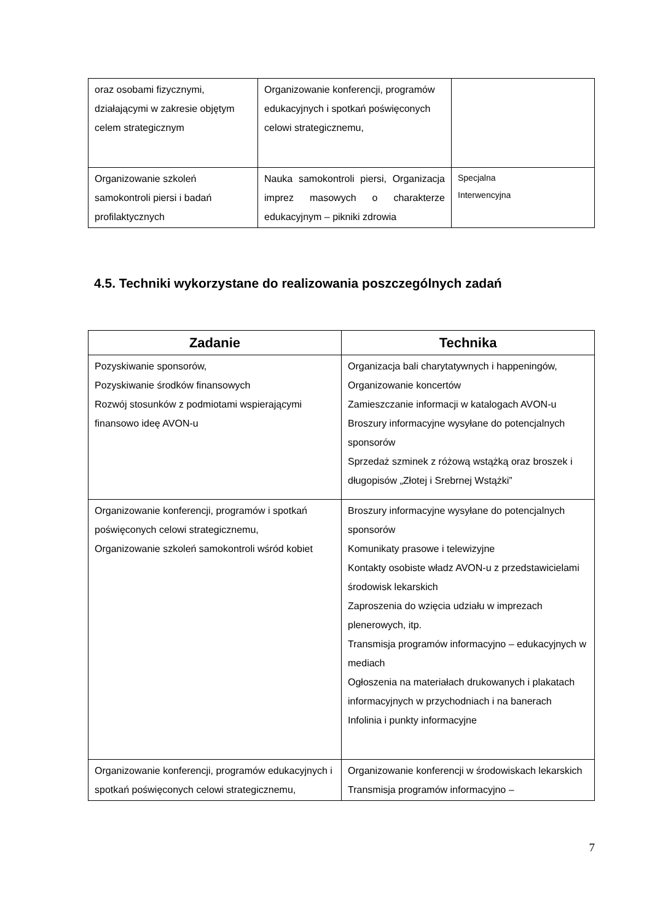| oraz osobami fizycznymi, działającymi w zakresie objętym celem strategicznym | Organizowanie konferencji, programów edukacyjnych i spotkań poświęconych celowi strategicznemu, | |
| Organizowanie szkoleń samokontroli piersi i badań profilaktycznych | Nauka samokontroli piersi, Organizacja imprez masowych o charakterze edukacyjnym – pikniki zdrowia | Specjalna Interwencyjna |
4.5. Techniki wykorzystane do realizowania poszczególnych zadań
| Zadanie | Technika |
| --- | --- |
| Pozyskiwanie sponsorów, Pozyskiwanie środków finansowych Rozwój stosunków z podmiotami wspierającymi finansowo ideę AVON-u | Organizacja bali charytatywnych i happeningów, Organizowanie koncertów Zamieszczanie informacji w katalogach AVON-u Broszury informacyjne wysyłane do potencjalnych sponsorów Sprzedaż szminek z różową wstążką oraz broszek i długopisów „Złotej i Srebrnej Wstążki” |
| Organizowanie konferencji, programów i spotkań poświęconych celowi strategicznemu, Organizowanie szkoleń samokontroli wśród kobiet | Broszury informacyjne wysyłane do potencjalnych sponsorów Komunikaty prasowe i telewizyjne Kontakty osobiste władz AVON-u z przedstawicielami środowisk lekarskich Zaproszenia do wzięcia udziału w imprezach plenerowych, itp. Transmisja programów informacyjno – edukacyjnych w mediach Ogłoszenia na materiałach drukowanych i plakatach informacyjnych w przychodniach i na banerach Infolinia i punkty informacyjne |
| Organizowanie konferencji, programów edukacyjnych i spotkań poświęconych celowi strategicznemu, | Organizowanie konferencji w środowiskach lekarskich Transmisja programów informacyjno – |
7